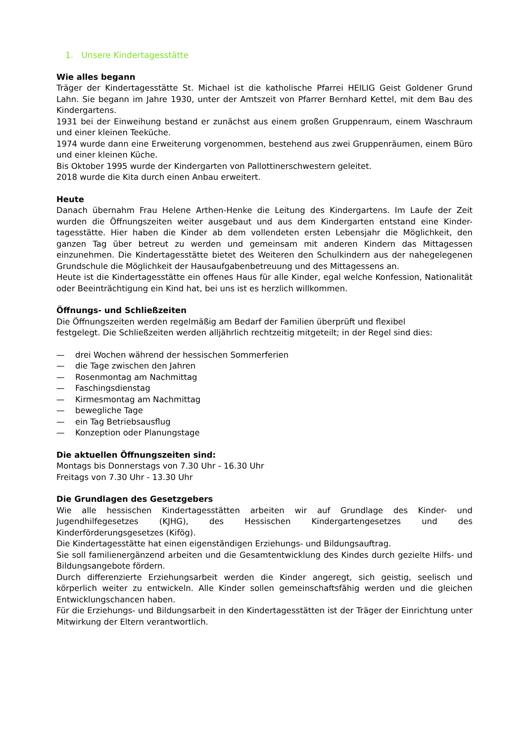1. Unsere Kindertagesstätte
Wie alles begann
Träger der Kindertagesstätte St. Michael ist die katholische Pfarrei HEILIG Geist Goldener Grund Lahn. Sie begann im Jahre 1930, unter der Amtszeit von Pfarrer Bernhard Kettel, mit dem Bau des Kindergartens.
1931 bei der Einweihung bestand er zunächst aus einem großen Gruppenraum, einem Waschraum und einer kleinen Teeküche.
1974 wurde dann eine Erweiterung vorgenommen, bestehend aus zwei Gruppenräumen, einem Büro und einer kleinen Küche.
Bis Oktober 1995 wurde der Kindergarten von Pallottinerschwestern geleitet.
2018 wurde die Kita durch einen Anbau erweitert.
Heute
Danach übernahm Frau Helene Arthen-Henke die Leitung des Kindergartens. Im Laufe der Zeit wurden die Öffnungszeiten weiter ausgebaut und aus dem Kindergarten entstand eine Kinder-tagesstätte. Hier haben die Kinder ab dem vollendeten ersten Lebensjahr die Möglichkeit, den ganzen Tag über betreut zu werden und gemeinsam mit anderen Kindern das Mittagessen einzunehmen. Die Kindertagesstätte bietet des Weiteren den Schulkindern aus der nahegelegenen Grundschule die Möglichkeit der Hausaufgabenbetreuung und des Mittagessens an.
Heute ist die Kindertagesstätte ein offenes Haus für alle Kinder, egal welche Konfession, Nationalität oder Beeinträchtigung ein Kind hat, bei uns ist es herzlich willkommen.
Öffnungs- und Schließzeiten
Die Öffnungszeiten werden regelmäßig am Bedarf der Familien überprüft und flexibel
festgelegt. Die Schließzeiten werden alljährlich rechtzeitig mitgeteilt; in der Regel sind dies:
— drei Wochen während der hessischen Sommerferien
— die Tage zwischen den Jahren
— Rosenmontag am Nachmittag
— Faschingsdienstag
— Kirmesmontag am Nachmittag
— bewegliche Tage
— ein Tag Betriebsausflug
— Konzeption oder Planungstage
Die aktuellen Öffnungszeiten sind:
Montags bis Donnerstags von 7.30 Uhr - 16.30 Uhr
Freitags von 7.30 Uhr - 13.30 Uhr
Die Grundlagen des Gesetzgebers
Wie alle hessischen Kindertagesstätten arbeiten wir auf Grundlage des Kinder- und Jugendhilfegesetzes (KJHG), des Hessischen Kindergartengesetzes und des Kinderförderungsgesetzes (Kifög).
Die Kindertagesstätte hat einen eigenständigen Erziehungs- und Bildungsauftrag.
Sie soll familienergänzend arbeiten und die Gesamtentwicklung des Kindes durch gezielte Hilfs- und Bildungsangebote fördern.
Durch differenzierte Erziehungsarbeit werden die Kinder angeregt, sich geistig, seelisch und körperlich weiter zu entwickeln. Alle Kinder sollen gemeinschaftsfähig werden und die gleichen Entwicklungschancen haben.
Für die Erziehungs- und Bildungsarbeit in den Kindertagesstätten ist der Träger der Einrichtung unter Mitwirkung der Eltern verantwortlich.